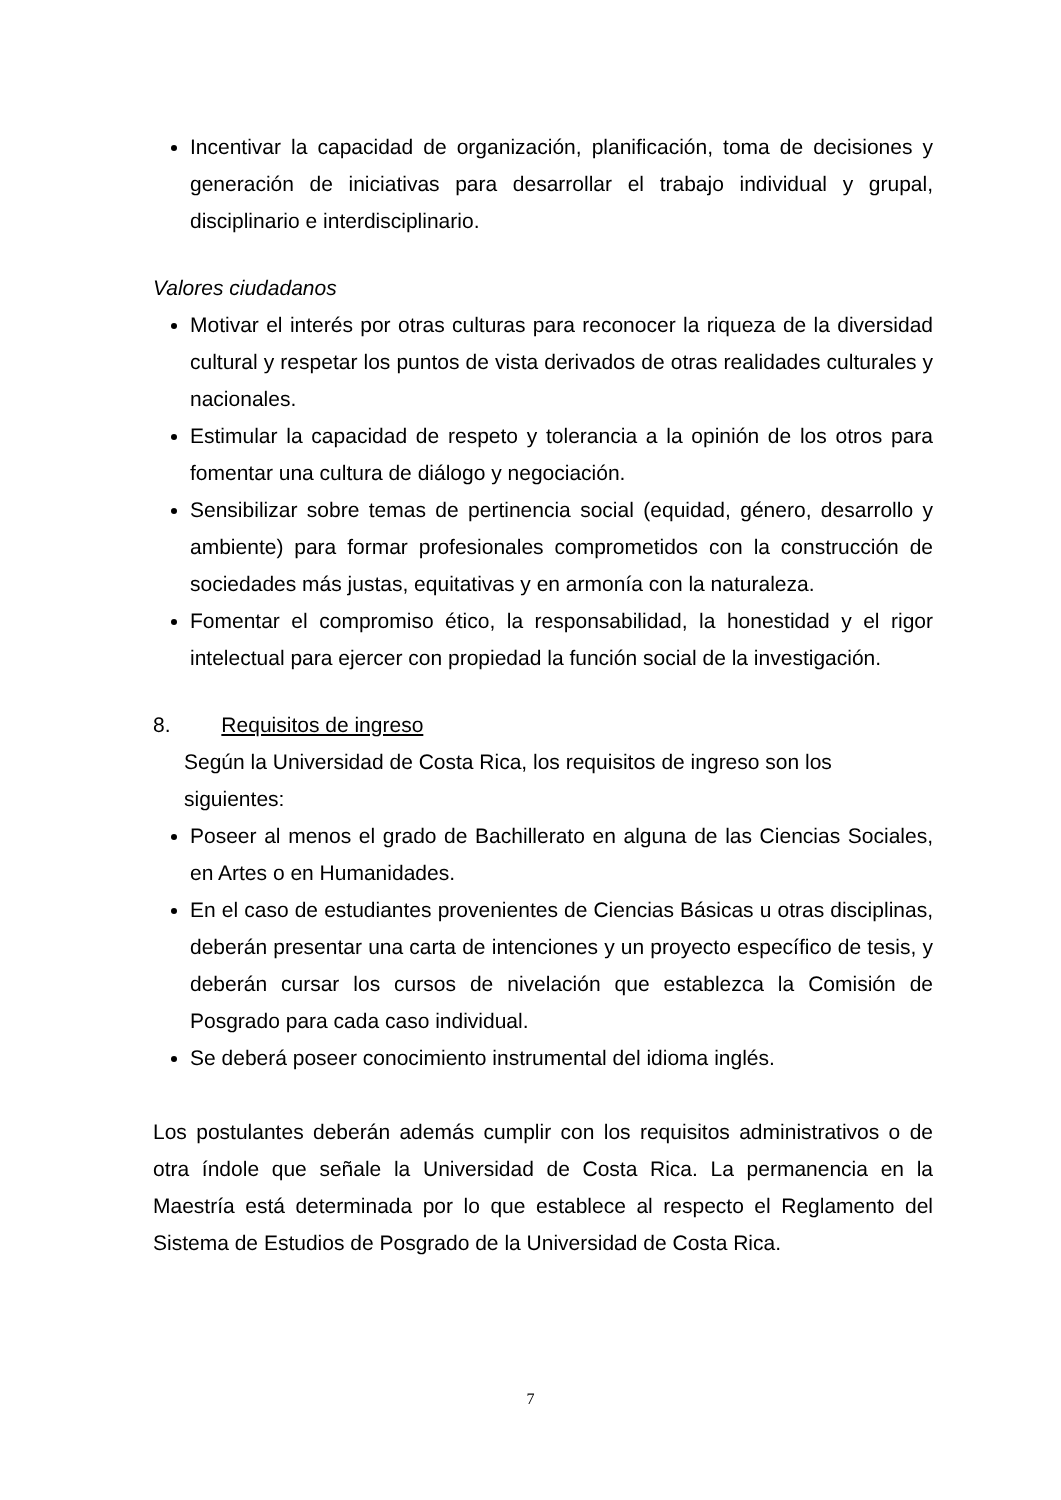Incentivar la capacidad de organización, planificación, toma de decisiones y generación de iniciativas para desarrollar el trabajo individual y grupal, disciplinario e interdisciplinario.
Valores ciudadanos
Motivar el interés por otras culturas para reconocer la riqueza de la diversidad cultural y respetar los puntos de vista derivados de otras realidades culturales y nacionales.
Estimular la capacidad de respeto y tolerancia a la opinión de los otros para fomentar una cultura de diálogo y negociación.
Sensibilizar sobre temas de pertinencia social (equidad, género, desarrollo y ambiente) para formar profesionales comprometidos con la construcción de sociedades más justas, equitativas y en armonía con la naturaleza.
Fomentar el compromiso ético, la responsabilidad, la honestidad y el rigor intelectual para ejercer con propiedad la función social de la investigación.
8. Requisitos de ingreso
Según la Universidad de Costa Rica, los requisitos de ingreso son los siguientes:
Poseer al menos el grado de Bachillerato en alguna de las Ciencias Sociales, en Artes o en Humanidades.
En el caso de estudiantes provenientes de Ciencias Básicas u otras disciplinas, deberán presentar una carta de intenciones y un proyecto específico de tesis, y deberán cursar los cursos de nivelación que establezca la Comisión de Posgrado para cada caso individual.
Se deberá poseer conocimiento instrumental del idioma inglés.
Los postulantes deberán además cumplir con los requisitos administrativos o de otra índole que señale la Universidad de Costa Rica. La permanencia en la Maestría está determinada por lo que establece al respecto el Reglamento del Sistema de Estudios de Posgrado de la Universidad de Costa Rica.
7